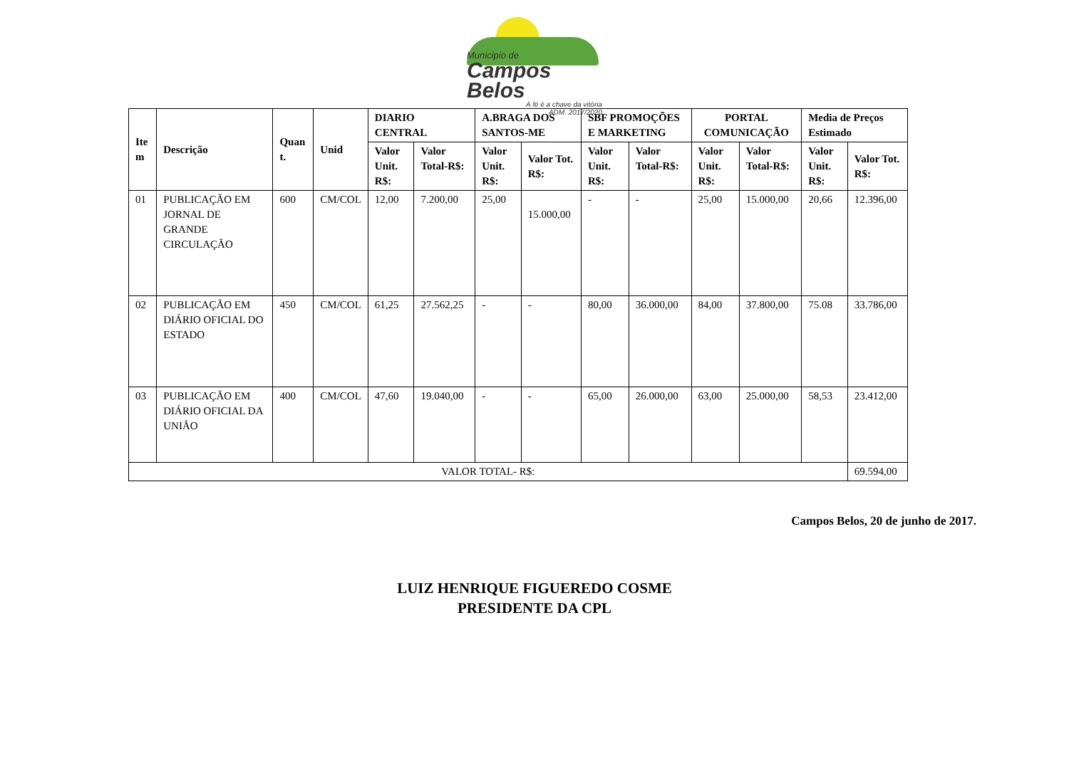Municipio de
Campos Belos
A fé é a chave da vitória
ADM. 2017/2020
| Ite m | Descrição | Quan t. | Unid | DIARIO CENTRAL | | A.BRAGA DOS SANTOS-ME | | SBF PROMOÇÕES E MARKETING | | PORTAL COMUNICAÇÃO | | Media de Preços Estimado | |
| --- | --- | --- | --- | --- | --- | --- | --- | --- | --- | --- | --- | --- | --- |
| | | | | Valor Unit. R$: | Valor Total-R$: | Valor Unit. R$: | Valor Tot. R$: | Valor Unit. R$: | Valor Total-R$: | Valor Unit. R$: | Valor Total-R$: | Valor Unit. R$: | Valor Tot. R$: |
| 01 | PUBLICAÇÃO EM JORNAL DE GRANDE CIRCULAÇÃO | 600 | CM/COL | 12,00 | 7.200,00 | 25,00 | 15.000,00 | - | - | 25,00 | 15.000,00 | 20,66 | 12.396,00 |
| 02 | PUBLICAÇÃO EM DIÁRIO OFICIAL DO ESTADO | 450 | CM/COL | 61,25 | 27.562,25 | - | - | 80,00 | 36.000,00 | 84,00 | 37.800,00 | 75.08 | 33.786,00 |
| 03 | PUBLICAÇÃO EM DIÁRIO OFICIAL DA UNIÃO | 400 | CM/COL | 47,60 | 19.040,00 | - | - | 65,00 | 26.000,00 | 63,00 | 25.000,00 | 58,53 | 23.412,00 |
| VALOR TOTAL- R$: | | | | | | | | | | | | | 69.594,00 |
Campos Belos, 20 de junho de 2017.
LUIZ HENRIQUE FIGUEREDO COSME
PRESIDENTE DA CPL